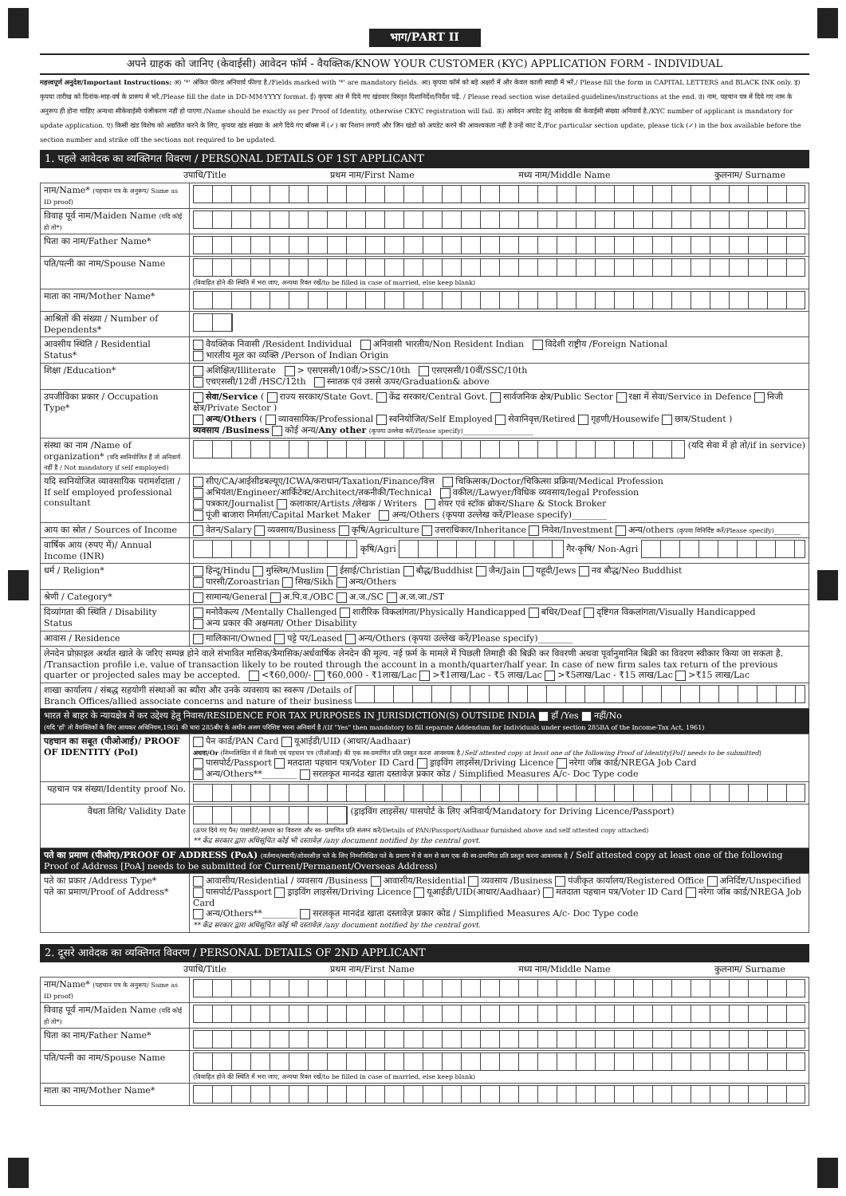भाग/PART II
अपने ग्राहक को जानिए (केवाईसी) आवेदन फॉर्म - वैयक्तिक/KNOW YOUR CUSTOMER (KYC) APPLICATION FORM - INDIVIDUAL
महत्त्वपूर्ण अनुदेश/Important Instructions: अ) '*' अंकित फील्ड अनिवार्य फील्ड है./Fields marked with '*' are mandatory fields. आ) कृपया फॉर्म को बड़े अक्षरों में और केवल काली स्याही में भरें./ Please fill the form in CAPITAL LETTERS and BLACK INK only. इ) कृपया तारीख को दिनांक-माह-वर्ष के प्रारूप में भरें./Please fill the date in DD-MM-YYYY format. ई) कृपया अंत में दिये गए खंडवार विस्तृत दिशानिर्देश/निर्देश पढ़ें. / Please read section wise detailed guidelines/instructions at the end. उ) नाम, पहचान पत्र में दिये गए नाम के अनुरूप ही होना चाहिए अन्यथा सीकेवाईसी पंजीकरण नहीं हो पाएगा./Name should be exactly as per Proof of Identity, otherwise CKYC registration will fail. ऊ) आवेदन अपडेट हेतु आवेदक की केवाईसी संख्या अनिवार्य है./KYC number of applicant is mandatory for update application. ए) किसी खंड विशेष को अद्यतित करने के लिए, कृपया खंड संख्या के आगे दिये गए बॉक्स में (✓) का निशान लगाएँ और जिन खंडों को अपडेट करने की आवश्यकता नहीं है उन्हें काट दें./For particular section update, please tick (✓) in the box available before the section number and strike off the sections not required to be updated.
1. पहले आवेदक का व्यक्तिगत विवरण / PERSONAL DETAILS OF 1ST APPLICANT
उपाधि/Title प्रथम नाम/First Name मध्य नाम/Middle Name कुलनाम/ Surname
| नाम/Name* (पहचान पत्र के अनुरूप/ Same as ID proof) | |
| विवाह पूर्व नाम/Maiden Name (यदि कोई हो तो*) | |
| पिता का नाम/Father Name* | |
| पति/पत्नी का नाम/Spouse Name | (विवाहित होने की स्थिति में भरा जाए, अन्यथा रिक्त रखें/to be filled in case of married, else keep blank) |
| माता का नाम/Mother Name* | |
| आश्रितों की संख्या / Number of Dependents* | |
| आवसीय स्थिति / Residential Status* | वैयक्तिक निवासी /Resident Individual अनिवासी भारतीय/Non Resident Indian विदेशी राष्ट्रीय /Foreign National भारतीय मूल का व्यक्ति /Person of Indian Origin |
| शिक्षा /Education* | अशिक्षित/Illiterate > एसएससी/10वीं/>SSC/10th एसएससी/10वीं/SSC/10th एचएससी/12वीं /HSC/12th स्नातक एवं उससे ऊपर/Graduation& above |
| उपजीविका प्रकार / Occupation Type* | सेवा/Service ( राज्य सरकार/State Govt. केंद्र सरकार/Central Govt. सार्वजनिक क्षेत्र/Public Sector रक्षा में सेवा/Service in Defence निजी क्षेत्र/Private Sector ) अन्य/Others ( व्यावसायिक/Professional स्वनियोजित/Self Employed सेवानिवृत्त/Retired गृहणी/Housewife छात्र/Student ) व्यवसाय /Business कोई अन्य/ Any other (कृपया उल्लेख करें/Please specify) ________________ |
| संस्था का नाम /Name of organization* (यदि स्वनियोजित हैं तो अनिवार्य नहीं है / Not mandatory if self employed) | (यदि सेवा में हो तो/if in service) |
| यदि स्वनियोजित व्यावसायिक परामर्शदाता / If self employed professional consultant | सीए/CA/आईसीडबल्यूए/ICWA/कराधान/Taxation/Finance/वित्त चिकित्सक/Doctor/चिकित्सा प्रक्रिया/Medical Profession अभियंता/Engineer/आर्किटेक्ट/Architect/तकनीकी/Technical वकील//Lawyer/विधिक व्यवसाय/legal Profession पत्रकार/Journalist कलाकार/Artists /लेखक / Writers शेयर एवं स्टॉक ब्रोकर/Share & Stock Broker पूंजी बाजारा निर्माता/Capital Market Maker अन्य/Others (कृपया उल्लेख करें/Please specify)________ |
| आय का स्रोत / Sources of Income | वेतन/Salary व्यवसाय/Business कृषि/Agriculture उत्तराधिकार/Inheritance निवेश/Investment अन्य/others (कृपया विनिर्दिष्ट करें/Please specify) ______ |
| वार्षिक आय (रुपए में)/ Annual Income (INR) | कृषि/Agri गैर-कृषि/ Non-Agri |
| धर्म / Religion* | हिन्दू/Hindu मुस्लिम/Muslim ईसाई/Christian बौद्ध/Buddhist जैन/Jain यहूदी/Jews नव बौद्ध/Neo Buddhist पारसी/Zoroastrian सिख/Sikh अन्य/Others |
| श्रेणी / Category* | सामान्य/General अ.पि.व./OBC अ.ज./SC अ.ज.जा./ST |
| दिव्यांगता की स्थिति / Disability Status | मनोवैकल्य /Mentally Challenged शारीरिक विकलांगता/Physically Handicapped बधिर/Deaf दृष्टिगत विकलांगता/Visually Handicapped अन्य प्रकार की अक्षमता/ Other Disability |
| आवास / Residence | मालिकाना/Owned पट्टे पर/Leased अन्य/Others (कृपया उल्लेख करें/Please specify)________ |
| लेनदेन प्रोफ़ाइल अर्थात खाते के जरिए सम्पन्न होने वाले संभावित मासिक/त्रैमासिक/अर्धवार्षिक लेनदेन की मूल्य. नई फ़र्म के मामले में पिछली तिमाही की बिक्री कर विवरणी अथवा पूर्वानुमानित बिक्री का विवरण स्वीकार किया जा सकता है. /Transaction profile i.e. value of transaction likely to be routed through the account in a month/quarter/half year. In case of new firm sales tax return of the previous quarter or projected sales may be accepted. <₹60,000/- ₹60,000 - ₹1लाख/Lac >₹1लाख/Lac - ₹5 लाख/Lac >₹5लाख/Lac - ₹15 लाख/Lac >₹15 लाख/Lac | |
| शाखा कार्यालय / संबद्ध सहयोगी संस्थाओं का ब्यौरा और उनके व्यवसाय का स्वरूप /Details of Branch Offices/allied associate concerns and nature of their business | |
भारत से बाहर के न्यायक्षेत्र में कर उद्देश्य हेतु निवास/RESIDENCE FOR TAX PURPOSES IN JURISDICTION(S) OUTSIDE INDIA हाँ /Yes नहीं/No
(यदि 'हाँ' तो वैयक्तिकों के लिए आयकर अधिनियम,1961 की धारा 285बीए के अधीन अलग परिशिष्ट भरना अनिवार्य है /(If "Yes" then mandatory to fill separate Addendum for Individuals under section 285BA of the Income-Tax Act, 1961)
| पहचान का सबूत (पीओआई)/ PROOF OF IDENTITY (PoI) | पैन कार्ड/PAN Card यूआईडी/UID (आधार/Aadhaar) अथवा/Or (निम्नलिखित में से किसी एवं पहचान पत्र (पीओआई) की एक स्व-प्रमाणित प्रति प्रस्तुत करना आवश्यक है./ Self attested copy at least one of the following Proof of Identity[PoI] needs to be submitted ) पासपोर्ट/Passport मतदाता पहचान पत्र/Voter ID Card ड्राइविंग लाइसेंस/Driving Licence नरेगा जॉब कार्ड/NREGA Job Card अन्य/Others**________ सरलकृत मानदंड खाता दस्तावेज़ प्रकार कोड / Simplified Measures A/c- Doc Type code |
| पहचान पत्र संख्या/Identity proof No. | |
| वैधता तिथि/ Validity Date | (ड्राइविंग लाइसेंस/ पासपोर्ट के लिए अनिवार्य/Mandatory for Driving Licence/Passport) (ऊपर दिये गए पैन/ पासपोर्ट/आधार का विवरण और स्व- प्रमाणित प्रति संलग्न करें/Details of PAN/Passport/Aadhaar furnished above and self attested copy attached) ** केंद्र सरकार द्वारा अधिसूचित कोई भी दस्तावेज़ /any document notified by the central govt. |
पते का प्रमाण (पीओए)/PROOF OF ADDRESS (PoA) (वर्तमान/स्थायी/ओवरसीज़ पते के लिए निम्नलिखित पते के प्रमाण में से कम से कम एक की स्व-प्रमाणित प्रति प्रस्तुत करना आवश्यक है / Self attested copy at least one of the following Proof of Address [PoA] needs to be submitted for Current/Permanent/Overseas Address)
| पते का प्रकार /Address Type* पते का प्रमाण/Proof of Address* | आवासीय/Residential / व्यवसाय /Business आवासीय/Residential व्यवसाय /Business पंजीकृत कार्यालय/Registered Office अनिर्दिष्ट/Unspecified पासपोर्ट/Passport ड्राइविंग लाइसेंस/Driving Licence यूआईडी/UID(आधार/Aadhaar) मतदाता पहचान पत्र/Voter ID Card नरेगा जॉब कार्ड/NREGA Job Card अन्य/Others**________ सरलकृत मानदंड खाता दस्तावेज़ प्रकार कोड / Simplified Measures A/c- Doc Type code ** केंद्र सरकार द्वारा अधिसूचित कोई भी दस्तावेज़ /any document notified by the central govt. |
2. दूसरे आवेदक का व्यक्तिगत विवरण / PERSONAL DETAILS OF 2ND APPLICANT
उपाधि/Title प्रथम नाम/First Name मध्य नाम/Middle Name कुलनाम/ Surname
| नाम/Name* (पहचान पत्र के अनुरूप/ Same as ID proof) | |
| विवाह पूर्व नाम/Maiden Name (यदि कोई हो तो*) | |
| पिता का नाम/Father Name* | |
| पति/पत्नी का नाम/Spouse Name | (विवाहित होने की स्थिति में भरा जाए, अन्यथा रिक्त रखें/to be filled in case of married, else keep blank) |
| माता का नाम/Mother Name* | |